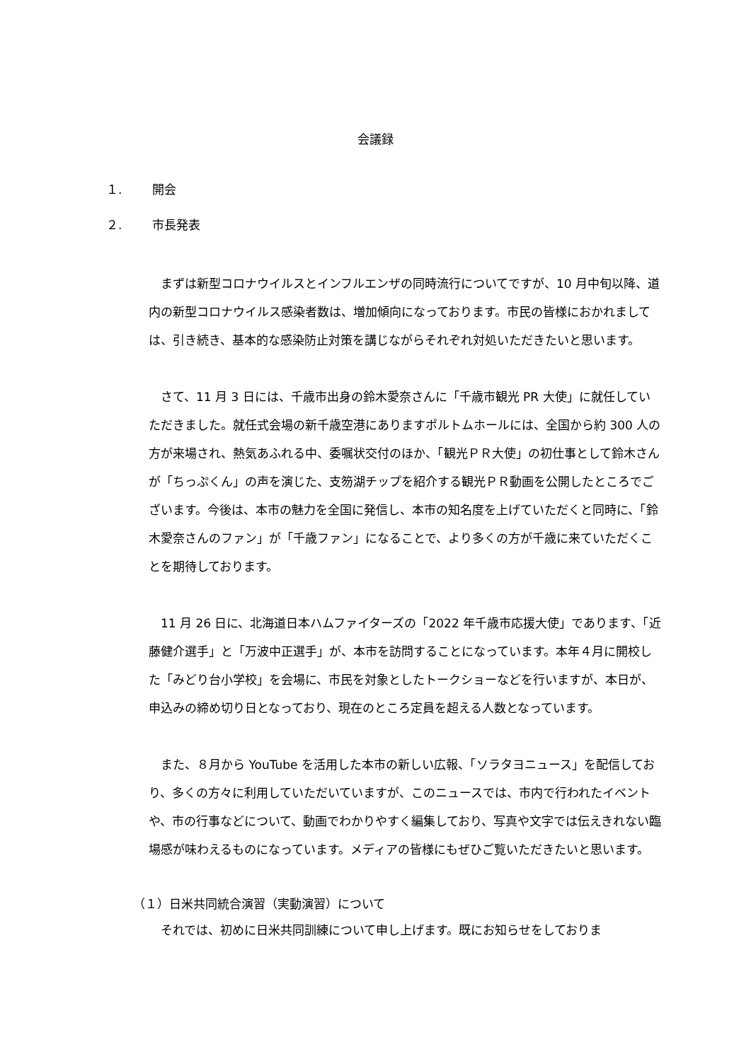会議録
１. 開会
２. 市長発表
まずは新型コロナウイルスとインフルエンザの同時流行についてですが、10 月中旬以降、道内の新型コロナウイルス感染者数は、増加傾向になっております。市民の皆様におかれましては、引き続き、基本的な感染防止対策を講じながらそれぞれ対処いただきたいと思います。
さて、11 月 3 日には、千歳市出身の鈴木愛奈さんに「千歳市観光 PR 大使」に就任していただきました。就任式会場の新千歳空港にありますポルトムホールには、全国から約 300 人の方が来場され、熱気あふれる中、委嘱状交付のほか、「観光ＰＲ大使」の初仕事として鈴木さんが「ちっぷくん」の声を演じた、支笏湖チップを紹介する観光ＰＲ動画を公開したところでございます。今後は、本市の魅力を全国に発信し、本市の知名度を上げていただくと同時に、「鈴木愛奈さんのファン」が「千歳ファン」になることで、より多くの方が千歳に来ていただくことを期待しております。
11 月 26 日に、北海道日本ハムファイターズの「2022 年千歳市応援大使」であります、「近藤健介選手」と「万波中正選手」が、本市を訪問することになっています。本年４月に開校した「みどり台小学校」を会場に、市民を対象としたトークショーなどを行いますが、本日が、申込みの締め切り日となっており、現在のところ定員を超える人数となっています。
また、８月から YouTube を活用した本市の新しい広報、「ソラタヨニュース」を配信しており、多くの方々に利用していただいていますが、このニュースでは、市内で行われたイベントや、市の行事などについて、動画でわかりやすく編集しており、写真や文字では伝えきれない臨場感が味わえるものになっています。メディアの皆様にもぜひご覧いただきたいと思います。
（１）日米共同統合演習（実動演習）について
それでは、初めに日米共同訓練について申し上げます。既にお知らせをしておりま